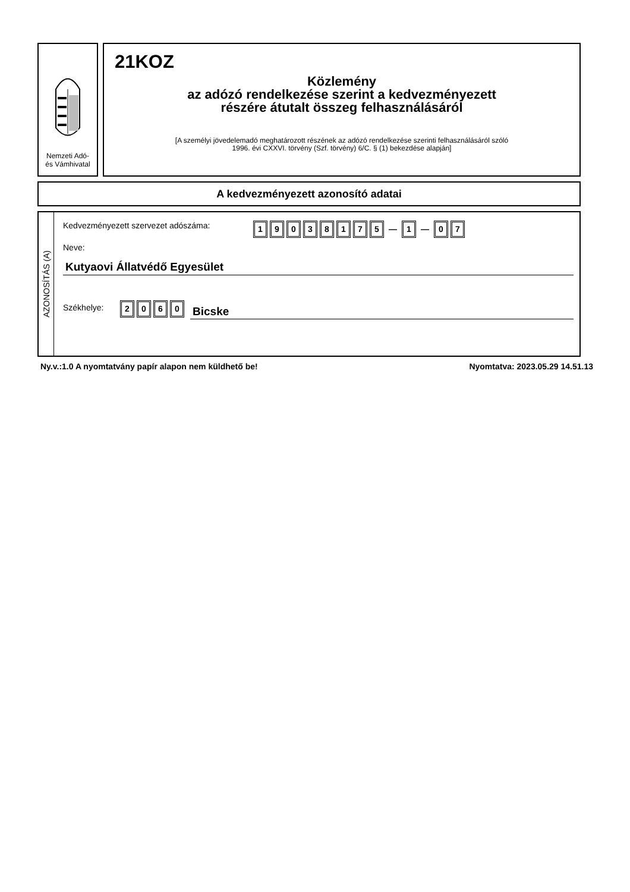Nemzeti Adó-
és Vámhivatal
21KOZ
Közlemény
az adózó rendelkezése szerint a kedvezményezett
részére átutalt összeg felhasználásáról
[A személyi jövedelemadó meghatározott részének az adózó rendelkezése szerinti felhasználásáról szóló
1996. évi CXXVI. törvény (Szf. törvény) 6/C. § (1) bekezdése alapján]
A kedvezményezett azonosító adatai
AZONOSÍTÁS (A)
Kedvezményezett szervezet adószáma: 19038175 — 1 — 0 7
Neve:
Kutyaovi Állatvédő Egyesület
Székhelye: 2060 Bicske
Ny.v.:1.0 A nyomtatvány papír alapon nem küldhető be! Nyomtatva: 2023.05.29 14.51.13